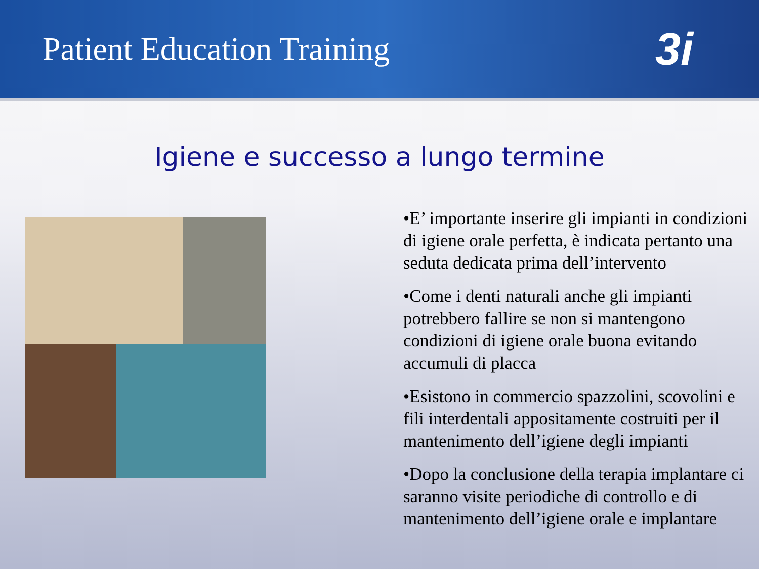Patient Education Training
3i
Igiene e successo a lungo termine
•E’ importante inserire gli impianti in condizioni di igiene orale perfetta, è indicata pertanto una seduta dedicata prima dell’intervento
•Come i denti naturali anche gli impianti potrebbero fallire se non si mantengono condizioni di igiene orale buona evitando accumuli di placca
•Esistono in commercio spazzolini, scovolini e fili interdentali appositamente costruiti per il mantenimento dell’igiene degli impianti
•Dopo la conclusione della terapia implantare ci saranno visite periodiche di controllo e di mantenimento dell’igiene orale e implantare